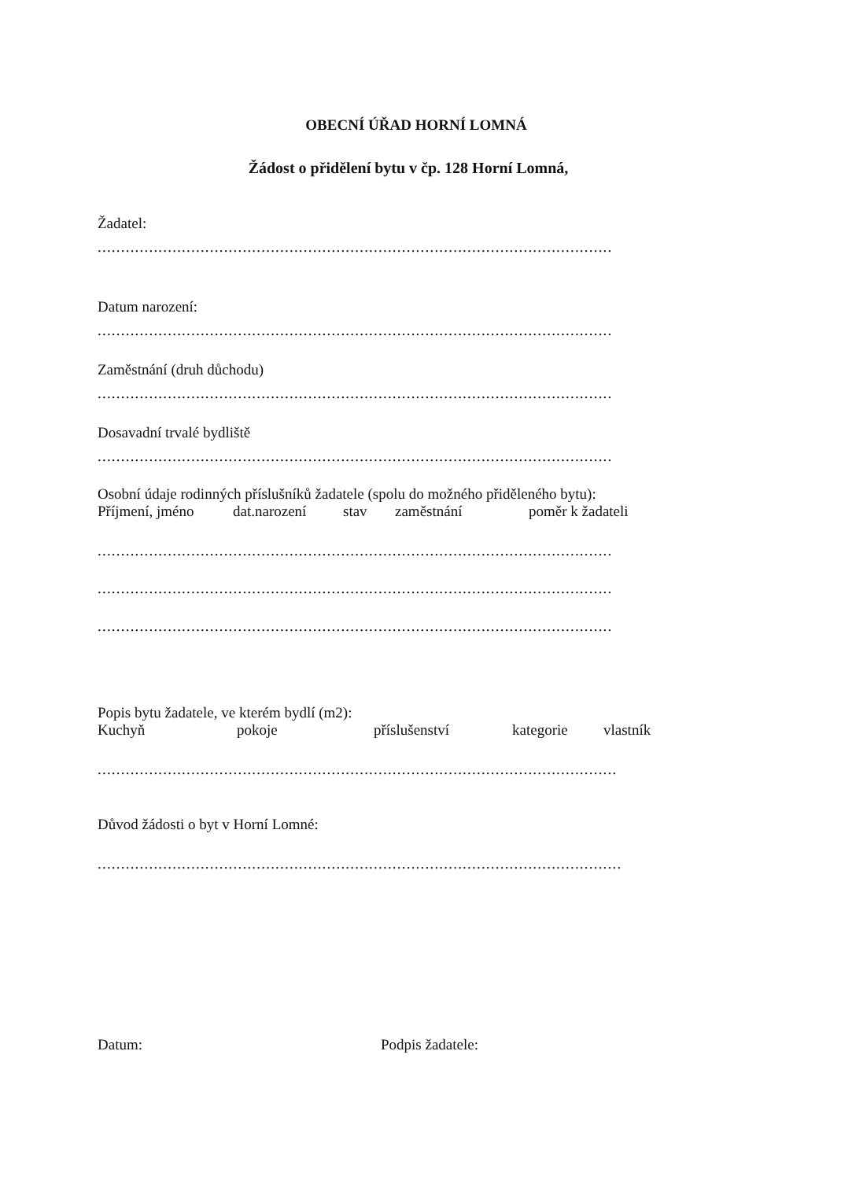OBECNÍ ÚŘAD HORNÍ LOMNÁ
Žádost o přidělení bytu v čp. 128 Horní Lomná,
Žadatel:
..............................................................................................................
Datum narození:
..............................................................................................................
Zaměstnání (druh důchodu)
..............................................................................................................
Dosavadní trvalé bydliště
..............................................................................................................
Osobní údaje rodinných příslušníků žadatele (spolu do možného přiděleného bytu):
Příjmení, jméno dat.narození stav zaměstnání poměr k žadateli
..............................................................................................................
..............................................................................................................
..............................................................................................................
Popis bytu žadatele, ve kterém bydlí (m2):
Kuchyň pokoje příslušenství kategorie vlastník
...............................................................................................................
Důvod žádosti o byt v Horní Lomné:
................................................................................................................
Datum: Podpis žadatele: